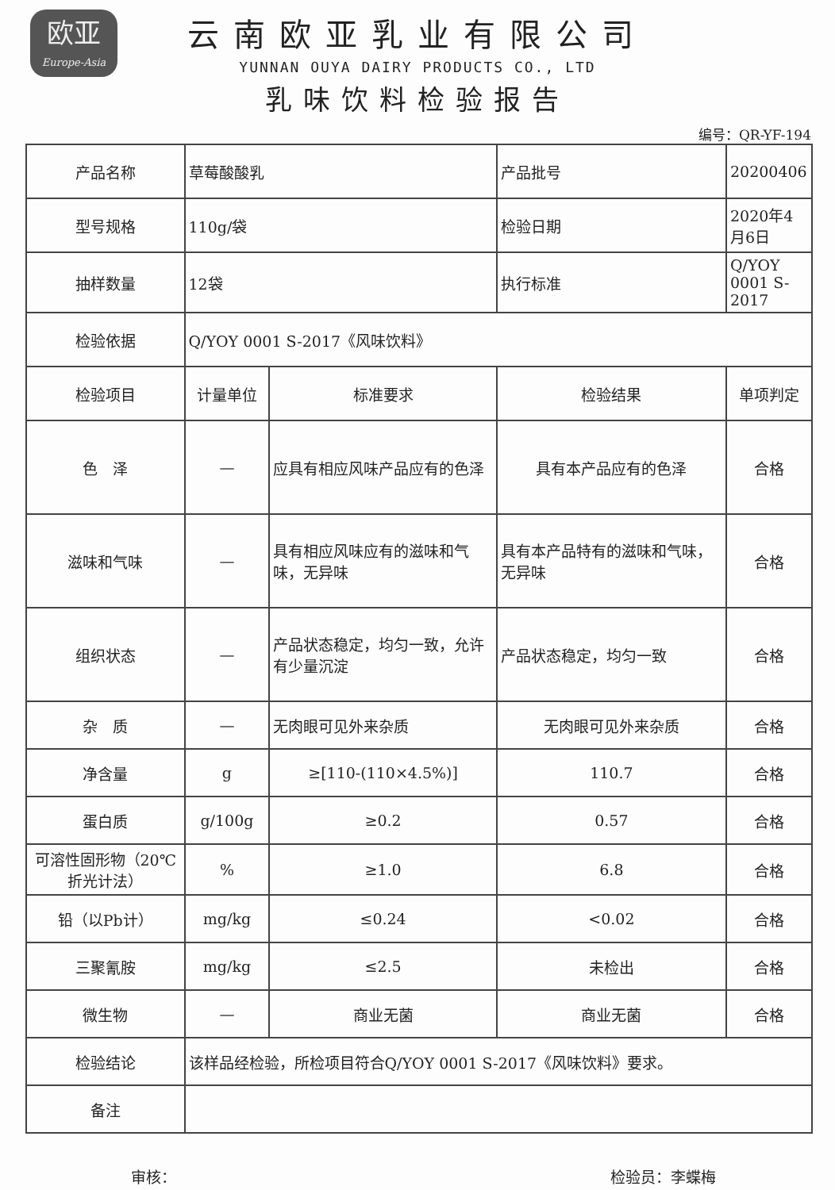欧亚
Europe-Asia
云南欧亚乳业有限公司
YUNNAN OUYA DAIRY PRODUCTS CO., LTD
乳味饮料检验报告
编号：QR-YF-194
| 产品名称 | 草莓酸酸乳 | | 产品批号 | 20200406 |
| 型号规格 | 110g/袋 | | 检验日期 | 2020年4月6日 |
| 抽样数量 | 12袋 | | 执行标准 | Q/YOY 0001 S-2017 |
| 检验依据 | Q/YOY 0001 S-2017《风味饮料》 | | | |
| 检验项目 | 计量单位 | 标准要求 | 检验结果 | 单项判定 |
| 色 泽 | — | 应具有相应风味产品应有的色泽 | 具有本产品应有的色泽 | 合格 |
| 滋味和气味 | — | 具有相应风味应有的滋味和气味，无异味 | 具有本产品特有的滋味和气味，无异味 | 合格 |
| 组织状态 | — | 产品状态稳定，均匀一致，允许有少量沉淀 | 产品状态稳定，均匀一致 | 合格 |
| 杂 质 | — | 无肉眼可见外来杂质 | 无肉眼可见外来杂质 | 合格 |
| 净含量 | g | ≥[110-(110×4.5%)] | 110.7 | 合格 |
| 蛋白质 | g/100g | ≥0.2 | 0.57 | 合格 |
| 可溶性固形物（20℃折光计法） | % | ≥1.0 | 6.8 | 合格 |
| 铅（以Pb计） | mg/kg | ≤0.24 | <0.02 | 合格 |
| 三聚氰胺 | mg/kg | ≤2.5 | 未检出 | 合格 |
| 微生物 | — | 商业无菌 | 商业无菌 | 合格 |
| 检验结论 | 该样品经检验，所检项目符合Q/YOY 0001 S-2017《风味饮料》要求。 | | | |
| 备注 | | | | |
审核： 检验员：李蝶梅